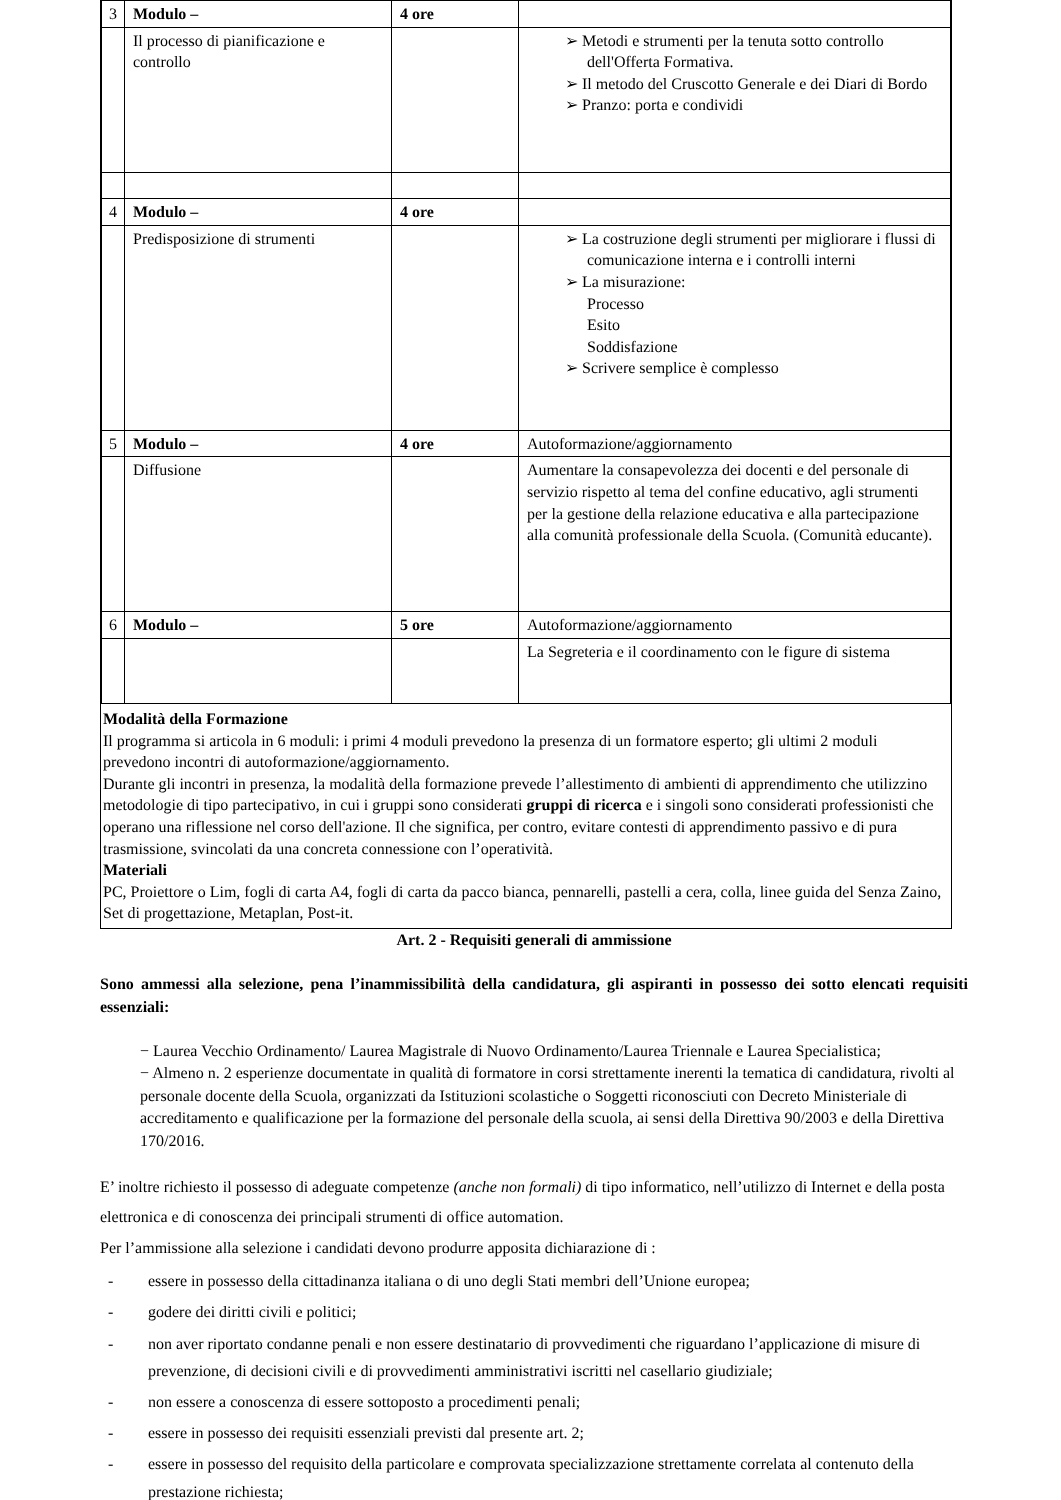| 3 | Modulo – | 4 ore | |
| | Il processo di pianificazione e controllo | | ➢ Metodi e strumenti per la tenuta sotto controllo dell'Offerta Formativa. ➢ Il metodo del Cruscotto Generale e dei Diari di Bordo ➢ Pranzo: porta e condividi |
| 4 | Modulo – | 4 ore | |
| | Predisposizione di strumenti | | ➢ La costruzione degli strumenti per migliorare i flussi di comunicazione interna e i controlli interni ➢ La misurazione: Processo Esito Soddisfazione ➢ Scrivere semplice è complesso |
| 5 | Modulo – | 4 ore | Autoformazione/aggiornamento |
| | Diffusione | | Aumentare la consapevolezza dei docenti e del personale di servizio rispetto al tema del confine educativo, agli strumenti per la gestione della relazione educativa e alla partecipazione alla comunità professionale della Scuola. (Comunità educante). |
| 6 | Modulo – | 5 ore | Autoformazione/aggiornamento |
| | | | La Segreteria e il coordinamento con le figure di sistema |
Modalità della Formazione
Il programma si articola in 6 moduli: i primi 4 moduli prevedono la presenza di un formatore esperto; gli ultimi 2 moduli prevedono incontri di autoformazione/aggiornamento.
Durante gli incontri in presenza, la modalità della formazione prevede l’allestimento di ambienti di apprendimento che utilizzino metodologie di tipo partecipativo, in cui i gruppi sono considerati gruppi di ricerca e i singoli sono considerati professionisti che operano una riflessione nel corso dell'azione. Il che significa, per contro, evitare contesti di apprendimento passivo e di pura trasmissione, svincolati da una concreta connessione con l’operatività.
Materiali
PC, Proiettore o Lim, fogli di carta A4, fogli di carta da pacco bianca, pennarelli, pastelli a cera, colla, linee guida del Senza Zaino, Set di progettazione, Metaplan, Post-it.
Art. 2 - Requisiti generali di ammissione
Sono ammessi alla selezione, pena l’inammissibilità della candidatura, gli aspiranti in possesso dei sotto elencati requisiti essenziali:
− Laurea Vecchio Ordinamento/ Laurea Magistrale di Nuovo Ordinamento/Laurea Triennale e Laurea Specialistica;
− Almeno n. 2 esperienze documentate in qualità di formatore in corsi strettamente inerenti la tematica di candidatura, rivolti al personale docente della Scuola, organizzati da Istituzioni scolastiche o Soggetti riconosciuti con Decreto Ministeriale di accreditamento e qualificazione per la formazione del personale della scuola, ai sensi della Direttiva 90/2003 e della Direttiva 170/2016.
E’ inoltre richiesto il possesso di adeguate competenze (anche non formali) di tipo informatico, nell’utilizzo di Internet e della posta elettronica e di conoscenza dei principali strumenti di office automation.
Per l’ammissione alla selezione i candidati devono produrre apposita dichiarazione di :
- essere in possesso della cittadinanza italiana o di uno degli Stati membri dell’Unione europea;
- godere dei diritti civili e politici;
- non aver riportato condanne penali e non essere destinatario di provvedimenti che riguardano l’applicazione di misure di prevenzione, di decisioni civili e di provvedimenti amministrativi iscritti nel casellario giudiziale;
- non essere a conoscenza di essere sottoposto a procedimenti penali;
- essere in possesso dei requisiti essenziali previsti dal presente art. 2;
- essere in possesso del requisito della particolare e comprovata specializzazione strettamente correlata al contenuto della prestazione richiesta;